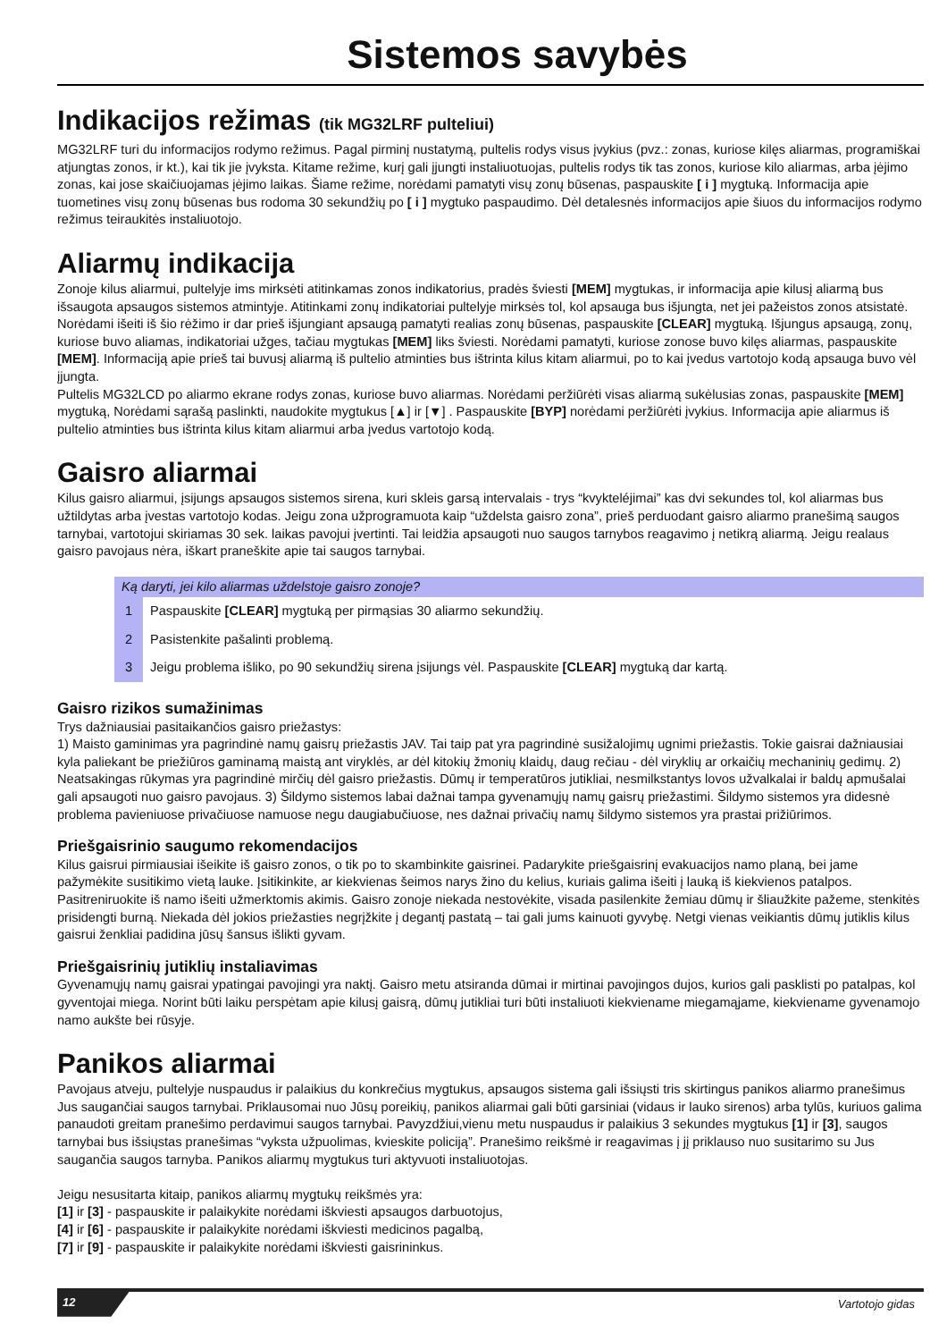Sistemos savybės
Indikacijos režimas (tik MG32LRF pulteliui)
MG32LRF turi du informacijos rodymo režimus. Pagal pirminį nustatymą, pultelis rodys visus įvykius (pvz.: zonas, kuriose kilęs aliarmas, programiškai atjungtas zonos, ir kt.), kai tik jie įvyksta. Kitame režime, kurį gali įjungti instaliuotuojas, pultelis rodys tik tas zonos, kuriose kilo aliarmas, arba įėjimo zonas, kai jose skaičiuojamas įėjimo laikas. Šiame režime, norėdami pamatyti visų zonų būsenas, paspauskite [ i ] mygtuką. Informacija apie tuometines visų zonų būsenas bus rodoma 30 sekundžių po [ i ] mygtuko paspaudimo. Dėl detalesnės informacijos apie šiuos du informacijos rodymo režimus teiraukitės instaliuotojo.
Aliarmų indikacija
Zonoje kilus aliarmui, pultelyje ims mirksėti atitinkamas zonos indikatorius, pradės šviesti [MEM] mygtukas, ir informacija apie kilusį aliarmą bus išsaugota apsaugos sistemos atmintyje. Atitinkami zonų indikatoriai pultelyje mirksės tol, kol apsauga bus išjungta, net jei pažeistos zonos atsistatė. Norėdami išeiti iš šio rėžimo ir dar prieš išjungiant apsaugą pamatyti realias zonų būsenas, paspauskite [CLEAR] mygtuką. Išjungus apsaugą, zonų, kuriose buvo aliamas, indikatoriai užges, tačiau mygtukas [MEM] liks šviesti. Norėdami pamatyti, kuriose zonose buvo kilęs aliarmas, paspauskite [MEM]. Informaciją apie prieš tai buvusį aliarmą iš pultelio atminties bus ištrinta kilus kitam aliarmui, po to kai įvedus vartotojo kodą apsauga buvo vėl įjungta.
Pultelis MG32LCD po aliarmo ekrane rodys zonas, kuriose buvo aliarmas. Norėdami peržiūrėti visas aliarmą sukėlusias zonas, paspauskite [MEM] mygtuką, Norėdami sąrašą paslinkti, naudokite mygtukus [▲] ir [▼] . Paspauskite [BYP] norėdami peržiūrėti įvykius. Informacija apie aliarmus iš pultelio atminties bus ištrinta kilus kitam aliarmui arba įvedus vartotojo kodą.
Gaisro aliarmai
Kilus gaisro aliarmui, įsijungs apsaugos sistemos sirena, kuri skleis garsą intervalais - trys “kvykteléjimai” kas dvi sekundes tol, kol aliarmas bus užtildytas arba įvestas vartotojo kodas. Jeigu zona užprogramuota kaip “uždelsta gaisro zona”, prieš perduodant gaisro aliarmo pranešimą saugos tarnybai, vartotojui skiriamas 30 sek. laikas pavojui įvertinti. Tai leidžia apsaugoti nuo saugos tarnybos reagavimo į netikrą aliarmą. Jeigu realaus gaisro pavojaus nėra, iškart praneškite apie tai saugos tarnybai.
Ką daryti, jei kilo aliarmas uždelstoje gaisro zonoje?
1 Paspauskite [CLEAR] mygtuką per pirmąsias 30 aliarmo sekundžių.
2 Pasistenkite pašalinti problemą.
3 Jeigu problema išliko, po 90 sekundžių sirena įsijungs vėl. Paspauskite [CLEAR] mygtuką dar kartą.
Gaisro rizikos sumažinimas
Trys dažniausiai pasitaikančios gaisro priežastys:
1) Maisto gaminimas yra pagrindinė namų gaisrų priežastis JAV. Tai taip pat yra pagrindinė susižalojimų ugnimi priežastis. Tokie gaisrai dažniausiai kyla paliekant be priežiūros gaminamą maistą ant viryklės, ar dėl kitokių žmonių klaidų, daug rečiau - dėl viryklių ar orkaičių mechaninių gedimų. 2) Neatsakingas rūkymas yra pagrindinė mirčių dėl gaisro priežastis. Dūmų ir temperatūros jutikliai, nesmilkstantys lovos užvalkalai ir baldų apmušalai gali apsaugoti nuo gaisro pavojaus. 3) Šildymo sistemos labai dažnai tampa gyvenamųjų namų gaisrų priežastimi. Šildymo sistemos yra didesnė problema pavieniuose privačiuose namuose negu daugiabučiuose, nes dažnai privačių namų šildymo sistemos yra prastai prižiūrimos.
Priešgaisrinio saugumo rekomendacijos
Kilus gaisrui pirmiausiai išeikite iš gaisro zonos, o tik po to skambinkite gaisrinei. Padarykite priešgaisrinį evakuacijos namo planą, bei jame pažymėkite susitikimo vietą lauke. Įsitikinkite, ar kiekvienas šeimos narys žino du kelius, kuriais galima išeiti į lauką iš kiekvienos patalpos. Pasitreniruokite iš namo išeiti užmerktomis akimis. Gaisro zonoje niekada nestovėkite, visada pasilenkite žemiau dūmų ir šliaužkite pažeme, stenkitės prisidengti burną. Niekada dėl jokios priežasties negrįžkite į degantį pastatą – tai gali jums kainuoti gyvybę. Netgi vienas veikiantis dūmų jutiklis kilus gaisrui ženkliai padidina jūsų šansus išlikti gyvam.
Priešgaisrinių jutiklių instaliavimas
Gyvenamųjų namų gaisrai ypatingai pavojingi yra naktį. Gaisro metu atsiranda dūmai ir mirtinai pavojingos dujos, kurios gali pasklisti po patalpas, kol gyventojai miega. Norint būti laiku perspėtam apie kilusį gaisrą, dūmų jutikliai turi būti instaliuoti kiekviename miegamąjame, kiekviename gyvenamojo namo aukšte bei rūsyje.
Panikos aliarmai
Pavojaus atveju, pultelyje nuspaudus ir palaikius du konkrečius mygtukus, apsaugos sistema gali išsiųsti tris skirtingus panikos aliarmo pranešimus Jus saugančiai saugos tarnybai. Priklausomai nuo Jūsų poreikių, panikos aliarmai gali būti garsiniai (vidaus ir lauko sirenos) arba tylūs, kuriuos galima panaudoti greitam pranešimo perdavimui saugos tarnybai. Pavyzdžiui,vienu metu nuspaudus ir palaikius 3 sekundes mygtukus [1] ir [3], saugos tarnybai bus išsiųstas pranešimas “vyksta užpuolimas, kvieskite policiją”. Pranešimo reikšmė ir reagavimas į jį priklauso nuo susitarimo su Jus saugančia saugos tarnyba. Panikos aliarmų mygtukus turi aktyvuoti instaliuotojas.
Jeigu nesusitarta kitaip, panikos aliarmų mygtukų reikšmės yra:
[1] ir [3] - paspauskite ir palaikykite norėdami iškviesti apsaugos darbuotojus,
[4] ir [6] - paspauskite ir palaikykite norėdami iškviesti medicinos pagalbą,
[7] ir [9] - paspauskite ir palaikykite norėdami iškviesti gaisrininkus.
12 Vartotojo gidas